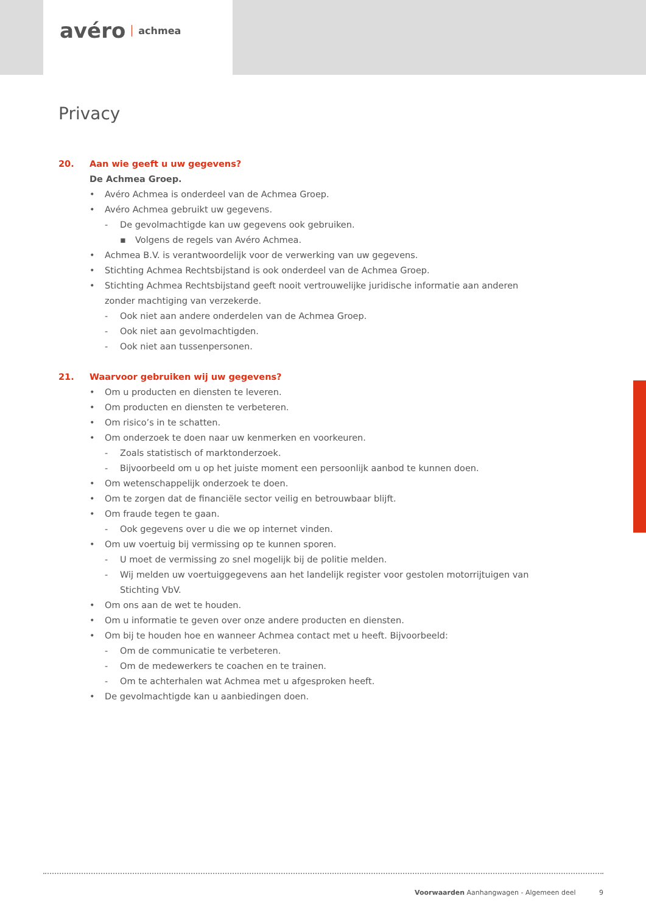avéro achmea
Privacy
20. Aan wie geeft u uw gegevens?
De Achmea Groep.
• Avéro Achmea is onderdeel van de Achmea Groep.
• Avéro Achmea gebruikt uw gegevens.
- De gevolmachtigde kan uw gegevens ook gebruiken.
▪ Volgens de regels van Avéro Achmea.
• Achmea B.V. is verantwoordelijk voor de verwerking van uw gegevens.
• Stichting Achmea Rechtsbijstand is ook onderdeel van de Achmea Groep.
• Stichting Achmea Rechtsbijstand geeft nooit vertrouwelijke juridische informatie aan anderen zonder machtiging van verzekerde.
- Ook niet aan andere onderdelen van de Achmea Groep.
- Ook niet aan gevolmachtigden.
- Ook niet aan tussenpersonen.
21. Waarvoor gebruiken wij uw gegevens?
• Om u producten en diensten te leveren.
• Om producten en diensten te verbeteren.
• Om risico’s in te schatten.
• Om onderzoek te doen naar uw kenmerken en voorkeuren.
- Zoals statistisch of marktonderzoek.
- Bijvoorbeeld om u op het juiste moment een persoonlijk aanbod te kunnen doen.
• Om wetenschappelijk onderzoek te doen.
• Om te zorgen dat de financiële sector veilig en betrouwbaar blijft.
• Om fraude tegen te gaan.
- Ook gegevens over u die we op internet vinden.
• Om uw voertuig bij vermissing op te kunnen sporen.
- U moet de vermissing zo snel mogelijk bij de politie melden.
- Wij melden uw voertuiggegevens aan het landelijk register voor gestolen motorrijtuigen van Stichting VbV.
• Om ons aan de wet te houden.
• Om u informatie te geven over onze andere producten en diensten.
• Om bij te houden hoe en wanneer Achmea contact met u heeft. Bijvoorbeeld:
- Om de communicatie te verbeteren.
- Om de medewerkers te coachen en te trainen.
- Om te achterhalen wat Achmea met u afgesproken heeft.
• De gevolmachtigde kan u aanbiedingen doen.
Voorwaarden Aanhangwagen - Algemeen deel 9